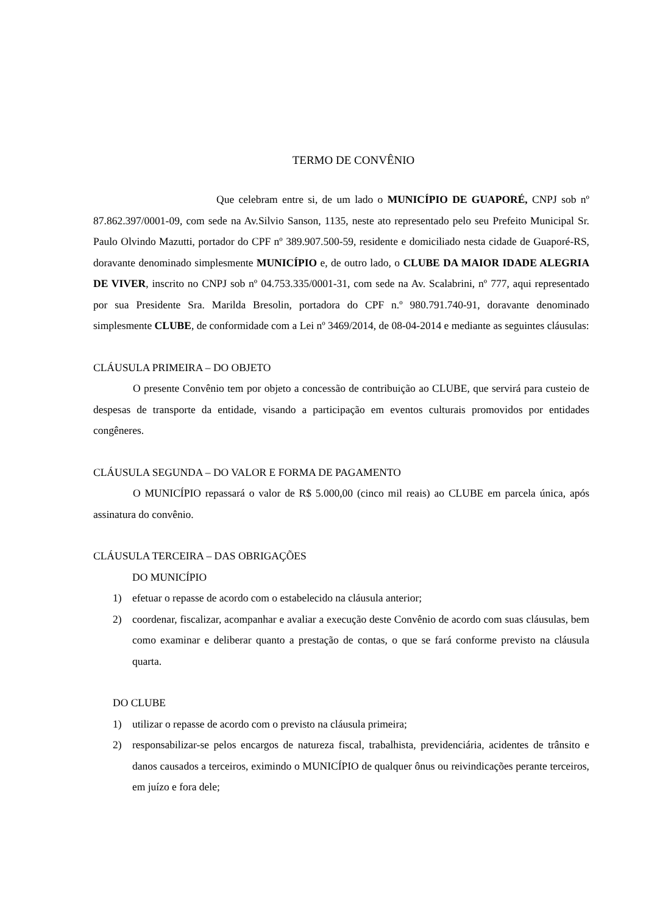TERMO DE CONVÊNIO
Que celebram entre si, de um lado o MUNICÍPIO DE GUAPORÉ, CNPJ sob nº 87.862.397/0001-09, com sede na Av.Silvio Sanson, 1135, neste ato representado pelo seu Prefeito Municipal Sr. Paulo Olvindo Mazutti, portador do CPF nº 389.907.500-59, residente e domiciliado nesta cidade de Guaporé-RS, doravante denominado simplesmente MUNICÍPIO e, de outro lado, o CLUBE DA MAIOR IDADE ALEGRIA DE VIVER, inscrito no CNPJ sob nº 04.753.335/0001-31, com sede na Av. Scalabrini, nº 777, aqui representado por sua Presidente Sra. Marilda Bresolin, portadora do CPF n.º 980.791.740-91, doravante denominado simplesmente CLUBE, de conformidade com a Lei nº 3469/2014, de 08-04-2014 e mediante as seguintes cláusulas:
CLÁUSULA PRIMEIRA – DO OBJETO
O presente Convênio tem por objeto a concessão de contribuição ao CLUBE, que servirá para custeio de despesas de transporte da entidade, visando a participação em eventos culturais promovidos por entidades congêneres.
CLÁUSULA SEGUNDA – DO VALOR E FORMA DE PAGAMENTO
O MUNICÍPIO repassará o valor de R$ 5.000,00 (cinco mil reais) ao CLUBE em parcela única, após assinatura do convênio.
CLÁUSULA TERCEIRA – DAS OBRIGAÇÕES
DO MUNICÍPIO
1) efetuar o repasse de acordo com o estabelecido na cláusula anterior;
2) coordenar, fiscalizar, acompanhar e avaliar a execução deste Convênio de acordo com suas cláusulas, bem como examinar e deliberar quanto a prestação de contas, o que se fará conforme previsto na cláusula quarta.
DO CLUBE
1) utilizar o repasse de acordo com o previsto na cláusula primeira;
2) responsabilizar-se pelos encargos de natureza fiscal, trabalhista, previdenciária, acidentes de trânsito e danos causados a terceiros, eximindo o MUNICÍPIO de qualquer ônus ou reivindicações perante terceiros, em juízo e fora dele;